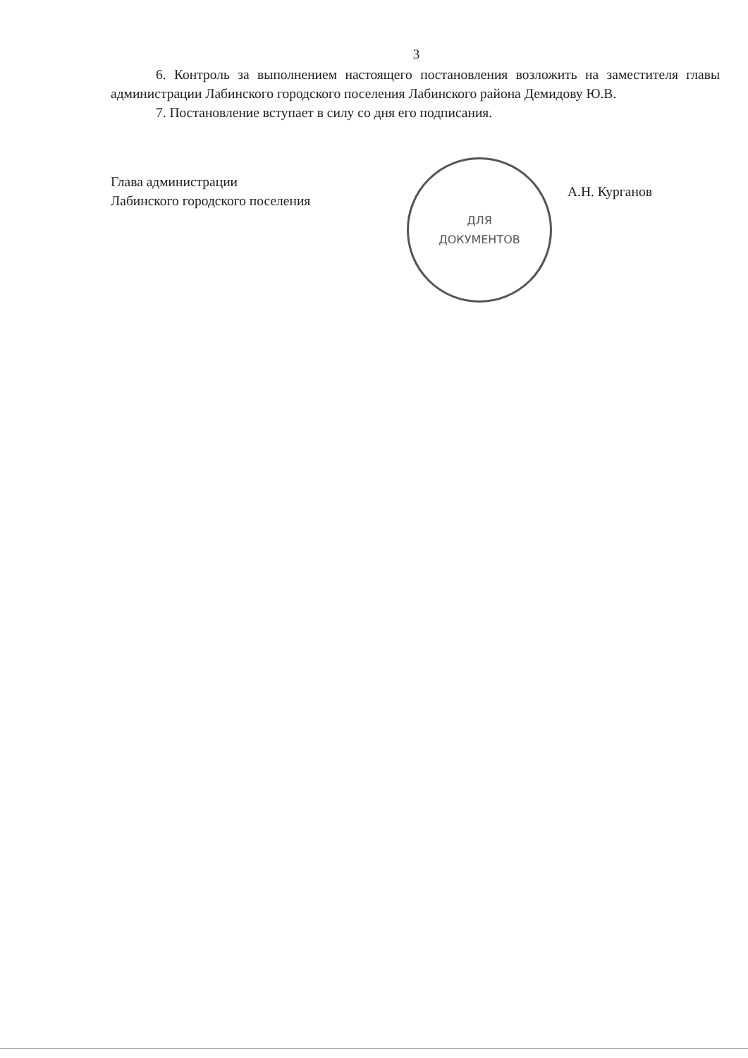3
6. Контроль за выполнением настоящего постановления возложить на заместителя главы администрации Лабинского городского поселения Лабинского района Демидову Ю.В.
7. Постановление вступает в силу со дня его подписания.
Глава администрации
Лабинского городского поселения
ДЛЯ
ДОКУМЕНТОВ
А.Н. Курганов